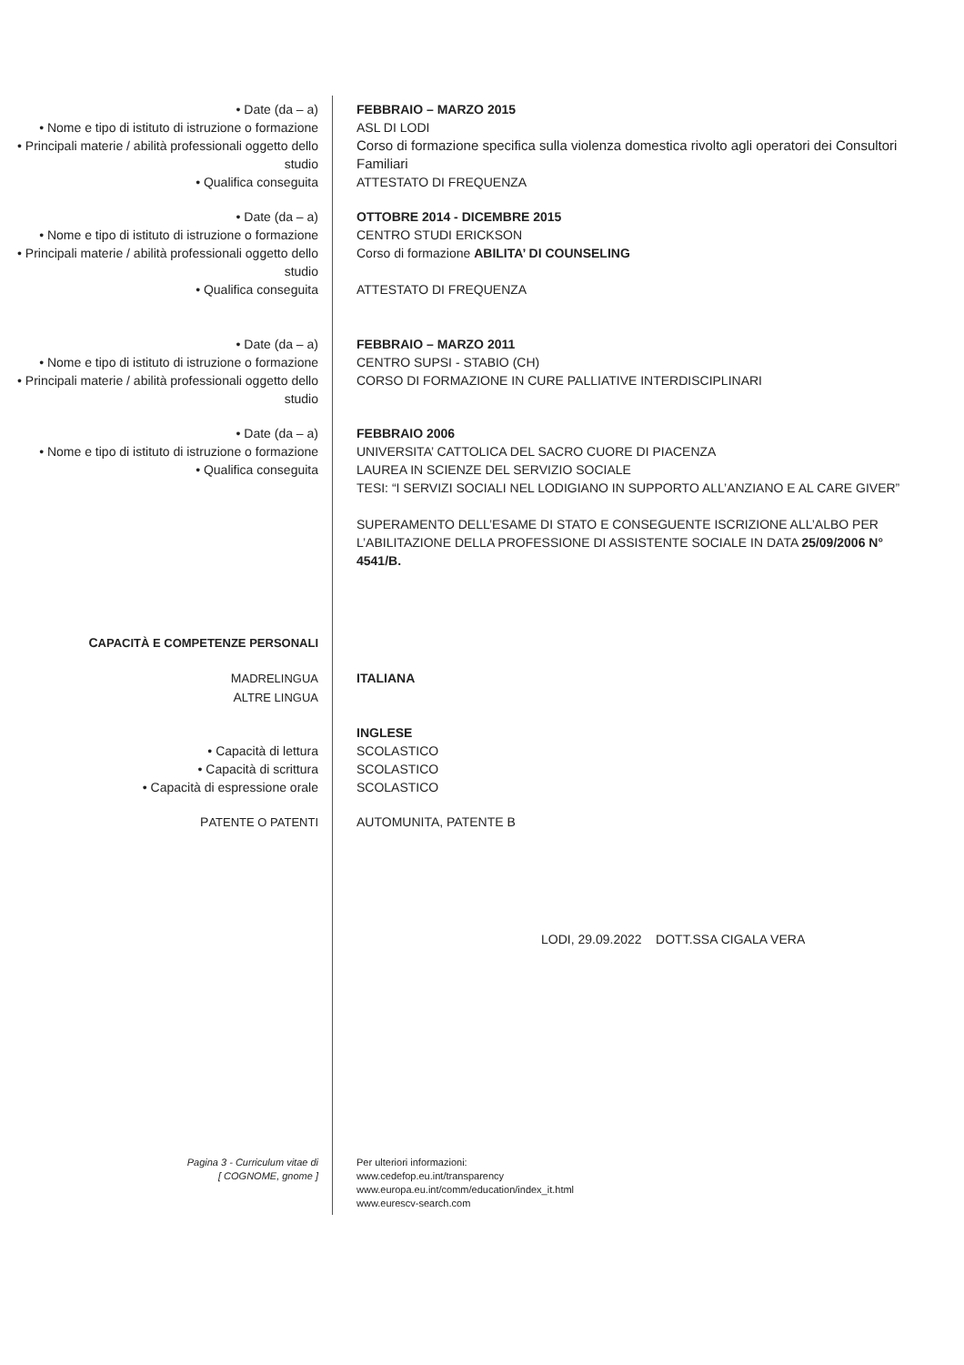• Date (da – a) FEBBRAIO – MARZO 2015
• Nome e tipo di istituto di istruzione o formazione
ASL DI LODI
• Principali materie / abilità professionali oggetto dello studio
Corso di formazione specifica sulla violenza domestica rivolto agli operatori dei Consultori Familiari
• Qualifica conseguita ATTESTATO DI FREQUENZA
• Date (da – a) OTTOBRE 2014 - DICEMBRE 2015
• Nome e tipo di istituto di istruzione o formazione
CENTRO STUDI ERICKSON
• Principali materie / abilità professionali oggetto dello studio
Corso di formazione ABILITA’ DI COUNSELING
• Qualifica conseguita ATTESTATO DI FREQUENZA
• Date (da – a) FEBBRAIO – MARZO 2011
• Nome e tipo di istituto di istruzione o formazione
CENTRO SUPSI - STABIO (CH)
• Principali materie / abilità professionali oggetto dello studio
CORSO DI FORMAZIONE IN CURE PALLIATIVE INTERDISCIPLINARI
• Date (da – a) FEBBRAIO 2006
• Nome e tipo di istituto di istruzione o formazione
UNIVERSITA’ CATTOLICA DEL SACRO CUORE DI PIACENZA
• Qualifica conseguita LAUREA IN SCIENZE DEL SERVIZIO SOCIALE
TESI: “I SERVIZI SOCIALI NEL LODIGIANO IN SUPPORTO ALL’ANZIANO E AL CARE GIVER”
SUPERAMENTO DELL’ESAME DI STATO E CONSEGUENTE ISCRIZIONE ALL’ALBO PER L’ABILITAZIONE DELLA PROFESSIONE DI ASSISTENTE SOCIALE IN DATA 25/09/2006 N° 4541/B.
CAPACITÀ E COMPETENZE PERSONALI
MADRELINGUA
ALTRE LINGUA
ITALIANA
INGLESE
• Capacità di lettura SCOLASTICO
• Capacità di scrittura SCOLASTICO
• Capacità di espressione orale SCOLASTICO
PATENTE O PATENTI AUTOMUNITA, PATENTE B
LODI, 29.09.2022 DOTT.SSA CIGALA VERA
Pagina 3 - Curriculum vitae di
[ COGNOME, gnome ]
Per ulteriori informazioni:
www.cedefop.eu.int/transparency
www.europa.eu.int/comm/education/index_it.html
www.eurescv-search.com